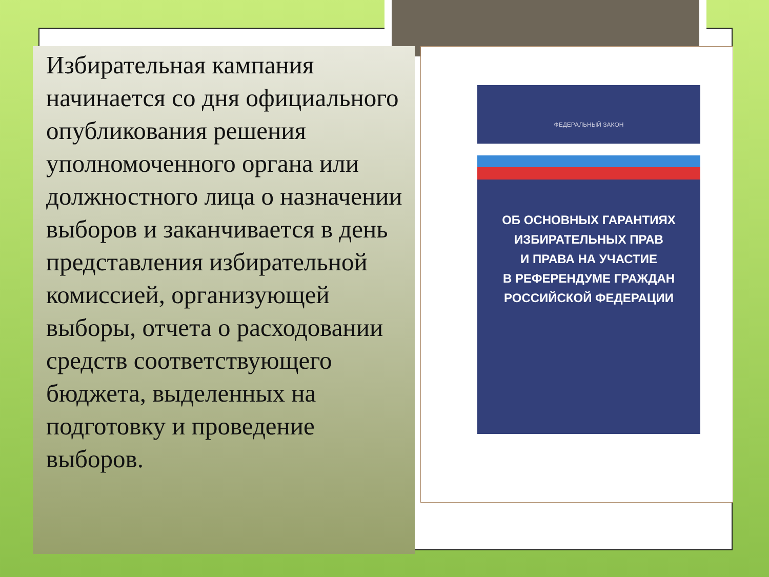Избирательная кампания начинается со дня официального опубликования решения уполномоченного органа или должностного лица о назначении выборов и заканчивается в день представления избирательной комиссией, организующей выборы, отчета о расходовании средств соответствующего бюджета, выделенных на подготовку и проведение выборов.
ФЕДЕРАЛЬНЫЙ ЗАКОН
ОБ ОСНОВНЫХ ГАРАНТИЯХ
ИЗБИРАТЕЛЬНЫХ ПРАВ
И ПРАВА НА УЧАСТИЕ
В РЕФЕРЕНДУМЕ ГРАЖДАН
РОССИЙСКОЙ ФЕДЕРАЦИИ